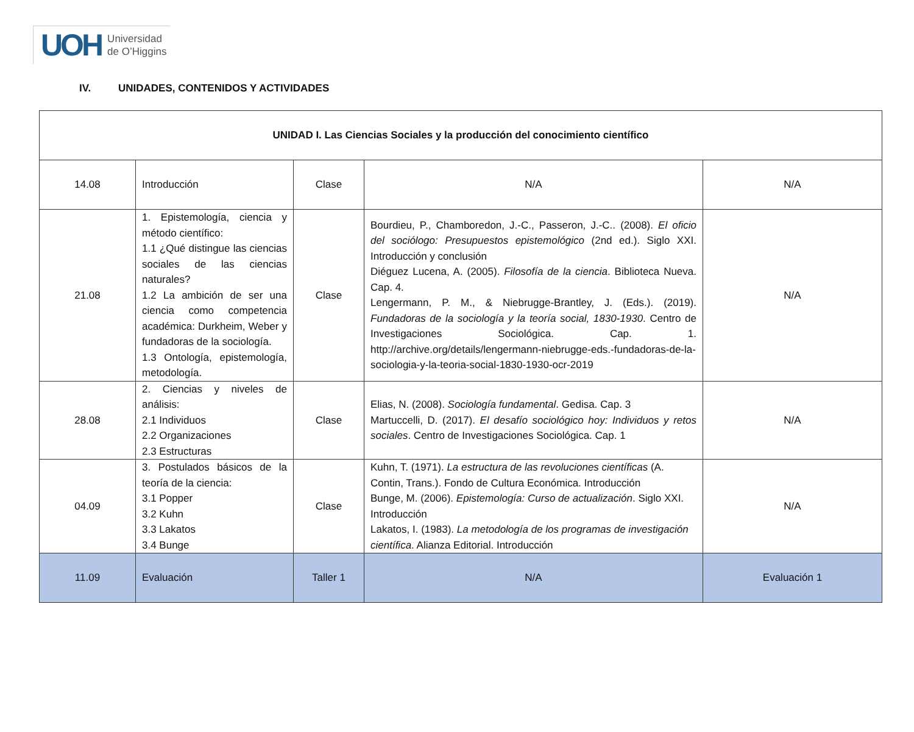UOH Universidad
de O’Higgins
IV. UNIDADES, CONTENIDOS Y ACTIVIDADES
| UNIDAD I. Las Ciencias Sociales y la producción del conocimiento científico | | | | |
| 14.08 | Introducción | Clase | N/A | N/A |
| 21.08 | 1. Epistemología, ciencia y método científico: 1.1 ¿Qué distingue las ciencias sociales de las ciencias naturales? 1.2 La ambición de ser una ciencia como competencia académica: Durkheim, Weber y fundadoras de la sociología. 1.3 Ontología, epistemología, metodología. | Clase | Bourdieu, P., Chamboredon, J.-C., Passeron, J.-C.. (2008). El oficio del sociólogo: Presupuestos epistemológico (2nd ed.). Siglo XXI. Introducción y conclusión Diéguez Lucena, A. (2005). Filosofía de la ciencia . Biblioteca Nueva. Cap. 4. Lengermann, P. M., & Niebrugge-Brantley, J. (Eds.). (2019). Fundadoras de la sociología y la teoría social, 1830-1930 . Centro de Investigaciones Sociológica. Cap. 1. http://archive.org/details/lengermann-niebrugge-eds.-fundadoras-de-la-sociologia-y-la-teoria-social-1830-1930-ocr-2019 | N/A |
| 28.08 | 2. Ciencias y niveles de análisis: 2.1 Individuos 2.2 Organizaciones 2.3 Estructuras | Clase | Elias, N. (2008). Sociología fundamental . Gedisa. Cap. 3 Martuccelli, D. (2017). El desafío sociológico hoy: Individuos y retos sociales . Centro de Investigaciones Sociológica. Cap. 1 | N/A |
| 04.09 | 3. Postulados básicos de la teoría de la ciencia: 3.1 Popper 3.2 Kuhn 3.3 Lakatos 3.4 Bunge | Clase | Kuhn, T. (1971). La estructura de las revoluciones científicas (A. Contin, Trans.). Fondo de Cultura Económica. Introducción Bunge, M. (2006). Epistemología: Curso de actualización . Siglo XXI. Introducción Lakatos, I. (1983). La metodología de los programas de investigación científica . Alianza Editorial. Introducción | N/A |
| 11.09 | Evaluación | Taller 1 | N/A | Evaluación 1 |